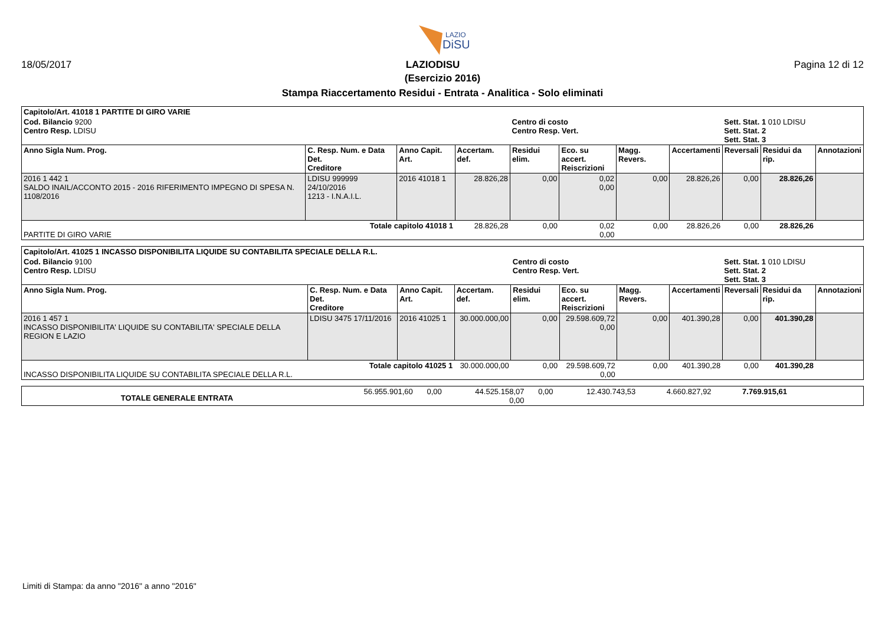LAZIO
DiSU
18/05/2017 LAZIODISU Pagina 12 di 12
(Esercizio 2016)
Stampa Riaccertamento Residui - Entrata - Analitica - Solo eliminati
| Capitolo/Art. 41018 1 PARTITE DI GIRO VARIE | | | | | | | | | | |
| Cod. Bilancio 9200 Centro Resp. LDISU | | | | Centro di costo Centro Resp. Vert. | | | | Sett. Stat. 1 010 LDISU Sett. Stat. 2 Sett. Stat. 3 | | |
| Anno Sigla Num. Prog. | C. Resp. Num. e Data Det. Creditore | Anno Capit. Art. | Accertam. def. | Residui elim. | Eco. su accert. Reiscrizioni | Magg. Revers. | Accertamenti | Reversali | Residui da rip. | Annotazioni |
| 2016 1 442 1 SALDO INAIL/ACCONTO 2015 - 2016 RIFERIMENTO IMPEGNO DI SPESA N. 1108/2016 | LDISU 999999 24/10/2016 1213 - I.N.A.I.L. | 2016 41018 1 | 28.826,28 | 0,00 | 0,02 0,00 | 0,00 | 28.826,26 | 0,00 | 28.826,26 | |
| Totale capitolo 41018 1 PARTITE DI GIRO VARIE | | | 28.826,28 | 0,00 | 0,02 0,00 | 0,00 | 28.826,26 | 0,00 | 28.826,26 | |
| Capitolo/Art. 41025 1 INCASSO DISPONIBILITA LIQUIDE SU CONTABILITA SPECIALE DELLA R.L. | | | | | | | | | | |
| Cod. Bilancio 9100 Centro Resp. LDISU | | | | Centro di costo Centro Resp. Vert. | | | | Sett. Stat. 1 010 LDISU Sett. Stat. 2 Sett. Stat. 3 | | |
| Anno Sigla Num. Prog. | C. Resp. Num. e Data Det. Creditore | Anno Capit. Art. | Accertam. def. | Residui elim. | Eco. su accert. Reiscrizioni | Magg. Revers. | Accertamenti | Reversali | Residui da rip. | Annotazioni |
| 2016 1 457 1 INCASSO DISPONIBILITA' LIQUIDE SU CONTABILITA' SPECIALE DELLA REGION E LAZIO | LDISU 3475 17/11/2016 | 2016 41025 1 | 30.000.000,00 | 0,00 | 29.598.609,72 0,00 | 0,00 | 401.390,28 | 0,00 | 401.390,28 | |
| Totale capitolo 41025 1 INCASSO DISPONIBILITA LIQUIDE SU CONTABILITA SPECIALE DELLA R.L. | | | 30.000.000,00 | 0,00 | 29.598.609,72 0,00 | 0,00 | 401.390,28 | 0,00 | 401.390,28 | |
| TOTALE GENERALE ENTRATA | 56.955.901,60 | 0,00 | 44.525.158,07 0,00 | 0,00 | 12.430.743,53 | 4.660.827,92 | 7.769.915,61 | |
Limiti di Stampa: da anno "2016" a anno "2016"